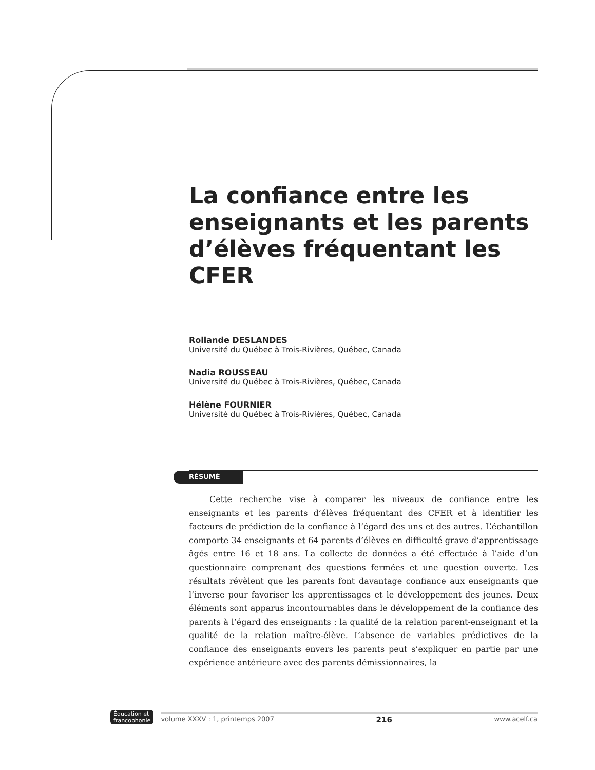La confiance entre les enseignants et les parents d’élèves fréquentant les CFER
Rollande DESLANDES
Université du Québec à Trois-Rivières, Québec, Canada
Nadia ROUSSEAU
Université du Québec à Trois-Rivières, Québec, Canada
Hélène FOURNIER
Université du Québec à Trois-Rivières, Québec, Canada
RÉSUMÉ
Cette recherche vise à comparer les niveaux de confiance entre les enseignants et les parents d’élèves fréquentant des CFER et à identifier les facteurs de prédiction de la confiance à l’égard des uns et des autres. L’échantillon comporte 34 enseignants et 64 parents d’élèves en difficulté grave d’apprentissage âgés entre 16 et 18 ans. La collecte de données a été effectuée à l’aide d’un questionnaire comprenant des questions fermées et une question ouverte. Les résultats révèlent que les parents font davantage confiance aux enseignants que l’inverse pour favoriser les apprentissages et le développement des jeunes. Deux éléments sont apparus incontournables dans le développement de la confiance des parents à l’égard des enseignants : la qualité de la relation parent-enseignant et la qualité de la relation maître-élève. L’absence de variables prédictives de la confiance des enseignants envers les parents peut s’expliquer en partie par une expérience antérieure avec des parents démissionnaires, la
Éducation et
francophonie
volume XXXV : 1, printemps 2007 216 www.acelf.ca